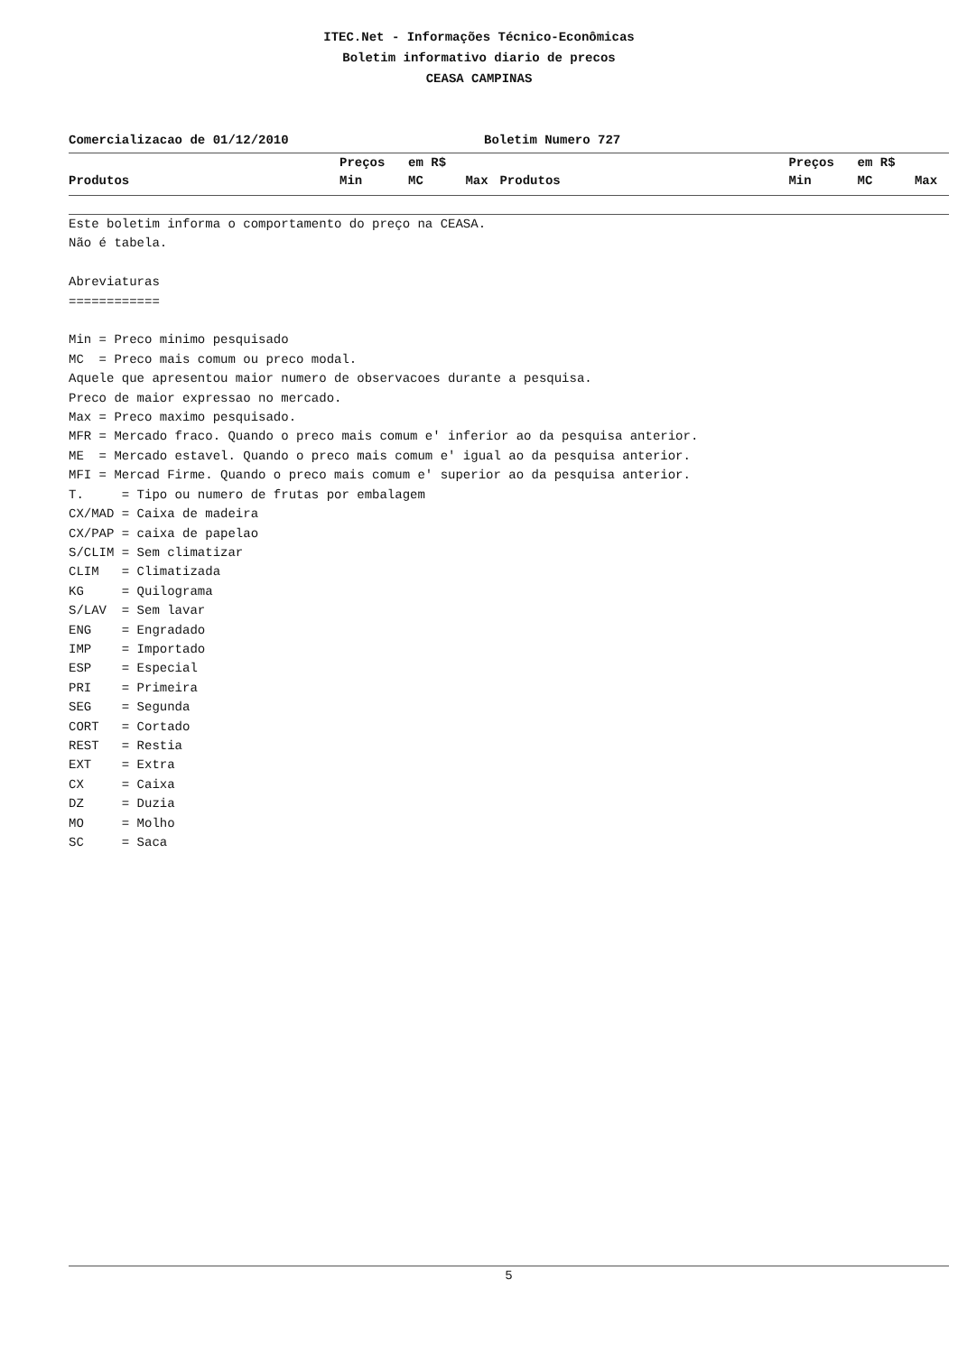ITEC.Net - Informações Técnico-Econômicas
Boletim informativo diario de precos
CEASA CAMPINAS
Comercializacao de 01/12/2010 Boletim Numero 727
| | Preços | em R$ | | | Preços | em R$ | |
| --- | --- | --- | --- | --- | --- | --- | --- |
| Produtos | Min | MC | Max | Produtos | Min | MC | Max |
Este boletim informa o comportamento do preço na CEASA. Não é tabela. Abreviaturas ============ Min = Preco minimo pesquisado MC = Preco mais comum ou preco modal. Aquele que apresentou maior numero de observacoes durante a pesquisa. Preco de maior expressao no mercado. Max = Preco maximo pesquisado. MFR = Mercado fraco. Quando o preco mais comum e' inferior ao da pesquisa anterior. ME = Mercado estavel. Quando o preco mais comum e' igual ao da pesquisa anterior. MFI = Mercad Firme. Quando o preco mais comum e' superior ao da pesquisa anterior. T. = Tipo ou numero de frutas por embalagem CX/MAD = Caixa de madeira CX/PAP = caixa de papelao S/CLIM = Sem climatizar CLIM = Climatizada KG = Quilograma S/LAV = Sem lavar ENG = Engradado IMP = Importado ESP = Especial PRI = Primeira SEG = Segunda CORT = Cortado REST = Restia EXT = Extra CX = Caixa DZ = Duzia MO = Molho SC = Saca
5